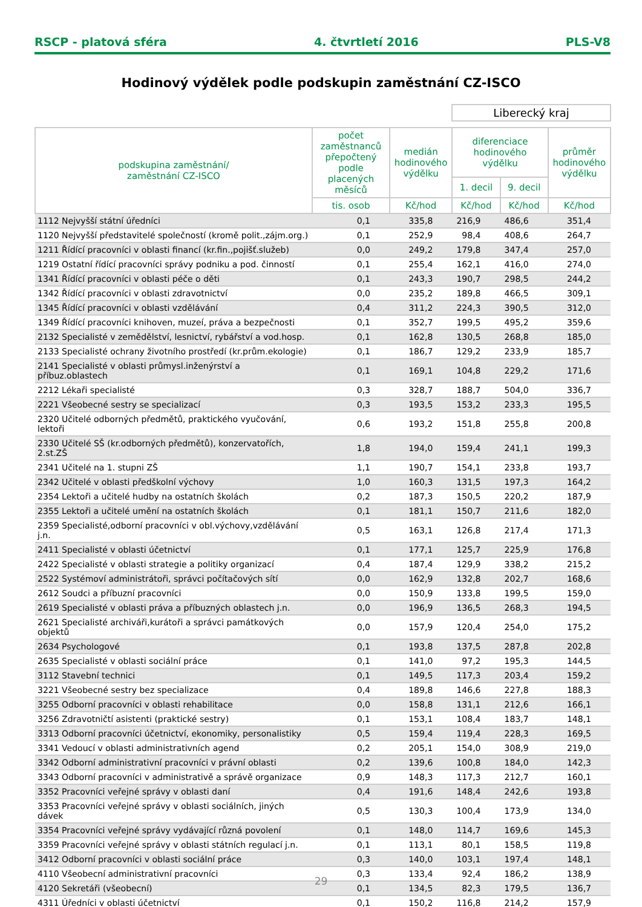RSCP - platová sféra 4. čtvrtletí 2016 PLS-V8
Hodinový výdělek podle podskupin zaměstnání CZ-ISCO
Liberecký kraj
| podskupina zaměstnání/ zaměstnání CZ-ISCO | počet zaměstnanců přepočtený podle placených měsíců | medián hodinového výdělku | diferenciace hodinového výdělku | | průměr hodinového výdělku |
| --- | --- | --- | --- | --- | --- |
| | | | 1. decil | 9. decil | |
| | tis. osob | Kč/hod | Kč/hod | Kč/hod | Kč/hod |
| 1112 Nejvyšší státní úředníci | 0,1 | 335,8 | 216,9 | 486,6 | 351,4 |
| 1120 Nejvyšší představitelé společností (kromě polit.,zájm.org.) | 0,1 | 252,9 | 98,4 | 408,6 | 264,7 |
| 1211 Řídící pracovníci v oblasti financí (kr.fin.,pojišť.služeb) | 0,0 | 249,2 | 179,8 | 347,4 | 257,0 |
| 1219 Ostatní řídící pracovníci správy podniku a pod. činností | 0,1 | 255,4 | 162,1 | 416,0 | 274,0 |
| 1341 Řídící pracovníci v oblasti péče o děti | 0,1 | 243,3 | 190,7 | 298,5 | 244,2 |
| 1342 Řídící pracovníci v oblasti zdravotnictví | 0,0 | 235,2 | 189,8 | 466,5 | 309,1 |
| 1345 Řídící pracovníci v oblasti vzdělávání | 0,4 | 311,2 | 224,3 | 390,5 | 312,0 |
| 1349 Řídící pracovníci knihoven, muzeí, práva a bezpečnosti | 0,1 | 352,7 | 199,5 | 495,2 | 359,6 |
| 2132 Specialisté v zemědělství, lesnictví, rybářství a vod.hosp. | 0,1 | 162,8 | 130,5 | 268,8 | 185,0 |
| 2133 Specialisté ochrany životního prostředí (kr.prům.ekologie) | 0,1 | 186,7 | 129,2 | 233,9 | 185,7 |
| 2141 Specialisté v oblasti průmysl.inženýrství a příbuz.oblastech | 0,1 | 169,1 | 104,8 | 229,2 | 171,6 |
| 2212 Lékaři specialisté | 0,3 | 328,7 | 188,7 | 504,0 | 336,7 |
| 2221 Všeobecné sestry se specializací | 0,3 | 193,5 | 153,2 | 233,3 | 195,5 |
| 2320 Učitelé odborných předmětů, praktického vyučování, lektoři | 0,6 | 193,2 | 151,8 | 255,8 | 200,8 |
| 2330 Učitelé SŠ (kr.odborných předmětů), konzervatořích, 2.st.ZŠ | 1,8 | 194,0 | 159,4 | 241,1 | 199,3 |
| 2341 Učitelé na 1. stupni ZŠ | 1,1 | 190,7 | 154,1 | 233,8 | 193,7 |
| 2342 Učitelé v oblasti předškolní výchovy | 1,0 | 160,3 | 131,5 | 197,3 | 164,2 |
| 2354 Lektoři a učitelé hudby na ostatních školách | 0,2 | 187,3 | 150,5 | 220,2 | 187,9 |
| 2355 Lektoři a učitelé umění na ostatních školách | 0,1 | 181,1 | 150,7 | 211,6 | 182,0 |
| 2359 Specialisté,odborní pracovníci v obl.výchovy,vzdělávání j.n. | 0,5 | 163,1 | 126,8 | 217,4 | 171,3 |
| 2411 Specialisté v oblasti účetnictví | 0,1 | 177,1 | 125,7 | 225,9 | 176,8 |
| 2422 Specialisté v oblasti strategie a politiky organizací | 0,4 | 187,4 | 129,9 | 338,2 | 215,2 |
| 2522 Systémoví administrátoři, správci počítačových sítí | 0,0 | 162,9 | 132,8 | 202,7 | 168,6 |
| 2612 Soudci a příbuzní pracovníci | 0,0 | 150,9 | 133,8 | 199,5 | 159,0 |
| 2619 Specialisté v oblasti práva a příbuzných oblastech j.n. | 0,0 | 196,9 | 136,5 | 268,3 | 194,5 |
| 2621 Specialisté archiváři,kurátoři a správci památkových objektů | 0,0 | 157,9 | 120,4 | 254,0 | 175,2 |
| 2634 Psychologové | 0,1 | 193,8 | 137,5 | 287,8 | 202,8 |
| 2635 Specialisté v oblasti sociální práce | 0,1 | 141,0 | 97,2 | 195,3 | 144,5 |
| 3112 Stavební technici | 0,1 | 149,5 | 117,3 | 203,4 | 159,2 |
| 3221 Všeobecné sestry bez specializace | 0,4 | 189,8 | 146,6 | 227,8 | 188,3 |
| 3255 Odborní pracovníci v oblasti rehabilitace | 0,0 | 158,8 | 131,1 | 212,6 | 166,1 |
| 3256 Zdravotničtí asistenti (praktické sestry) | 0,1 | 153,1 | 108,4 | 183,7 | 148,1 |
| 3313 Odborní pracovníci účetnictví, ekonomiky, personalistiky | 0,5 | 159,4 | 119,4 | 228,3 | 169,5 |
| 3341 Vedoucí v oblasti administrativních agend | 0,2 | 205,1 | 154,0 | 308,9 | 219,0 |
| 3342 Odborní administrativní pracovníci v právní oblasti | 0,2 | 139,6 | 100,8 | 184,0 | 142,3 |
| 3343 Odborní pracovníci v administrativě a správě organizace | 0,9 | 148,3 | 117,3 | 212,7 | 160,1 |
| 3352 Pracovníci veřejné správy v oblasti daní | 0,4 | 191,6 | 148,4 | 242,6 | 193,8 |
| 3353 Pracovníci veřejné správy v oblasti sociálních, jiných dávek | 0,5 | 130,3 | 100,4 | 173,9 | 134,0 |
| 3354 Pracovníci veřejné správy vydávající různá povolení | 0,1 | 148,0 | 114,7 | 169,6 | 145,3 |
| 3359 Pracovníci veřejné správy v oblasti státních regulací j.n. | 0,1 | 113,1 | 80,1 | 158,5 | 119,8 |
| 3412 Odborní pracovníci v oblasti sociální práce | 0,3 | 140,0 | 103,1 | 197,4 | 148,1 |
| 4110 Všeobecní administrativní pracovníci | 0,3 | 133,4 | 92,4 | 186,2 | 138,9 |
| 4120 Sekretáři (všeobecní) | 0,1 | 134,5 | 82,3 | 179,5 | 136,7 |
| 4311 Úředníci v oblasti účetnictví | 0,1 | 150,2 | 116,8 | 214,2 | 157,9 |
29